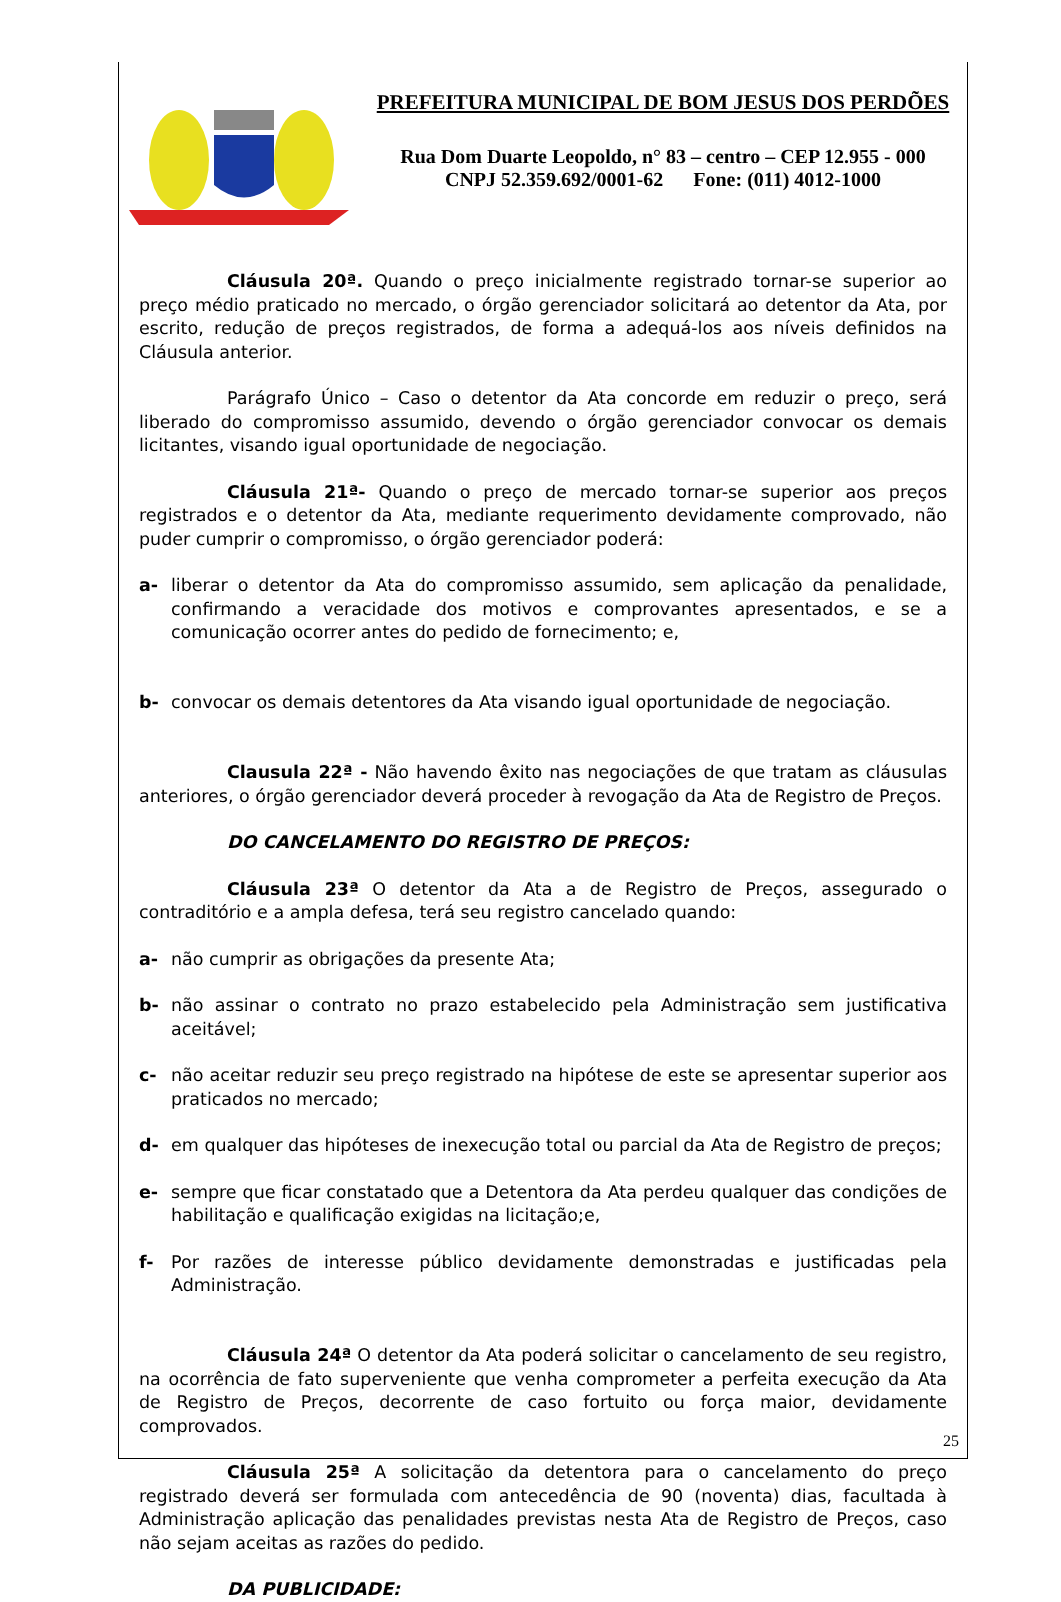PREFEITURA MUNICIPAL DE BOM JESUS DOS PERDÕES
Rua Dom Duarte Leopoldo, n° 83 – centro – CEP 12.955 - 000
CNPJ 52.359.692/0001-62 Fone: (011) 4012-1000
Cláusula 20ª. Quando o preço inicialmente registrado tornar-se superior ao preço médio praticado no mercado, o órgão gerenciador solicitará ao detentor da Ata, por escrito, redução de preços registrados, de forma a adequá-los aos níveis definidos na Cláusula anterior.
Parágrafo Único – Caso o detentor da Ata concorde em reduzir o preço, será liberado do compromisso assumido, devendo o órgão gerenciador convocar os demais licitantes, visando igual oportunidade de negociação.
Cláusula 21ª- Quando o preço de mercado tornar-se superior aos preços registrados e o detentor da Ata, mediante requerimento devidamente comprovado, não puder cumprir o compromisso, o órgão gerenciador poderá:
a- liberar o detentor da Ata do compromisso assumido, sem aplicação da penalidade, confirmando a veracidade dos motivos e comprovantes apresentados, e se a comunicação ocorrer antes do pedido de fornecimento; e,
b- convocar os demais detentores da Ata visando igual oportunidade de negociação.
Clausula 22ª - Não havendo êxito nas negociações de que tratam as cláusulas anteriores, o órgão gerenciador deverá proceder à revogação da Ata de Registro de Preços.
DO CANCELAMENTO DO REGISTRO DE PREÇOS:
Cláusula 23ª O detentor da Ata a de Registro de Preços, assegurado o contraditório e a ampla defesa, terá seu registro cancelado quando:
a- não cumprir as obrigações da presente Ata;
b- não assinar o contrato no prazo estabelecido pela Administração sem justificativa aceitável;
c- não aceitar reduzir seu preço registrado na hipótese de este se apresentar superior aos praticados no mercado;
d- em qualquer das hipóteses de inexecução total ou parcial da Ata de Registro de preços;
e- sempre que ficar constatado que a Detentora da Ata perdeu qualquer das condições de habilitação e qualificação exigidas na licitação;e,
f- Por razões de interesse público devidamente demonstradas e justificadas pela Administração.
Cláusula 24ª O detentor da Ata poderá solicitar o cancelamento de seu registro, na ocorrência de fato superveniente que venha comprometer a perfeita execução da Ata de Registro de Preços, decorrente de caso fortuito ou força maior, devidamente comprovados.
Cláusula 25ª A solicitação da detentora para o cancelamento do preço registrado deverá ser formulada com antecedência de 90 (noventa) dias, facultada à Administração aplicação das penalidades previstas nesta Ata de Registro de Preços, caso não sejam aceitas as razões do pedido.
DA PUBLICIDADE:
25